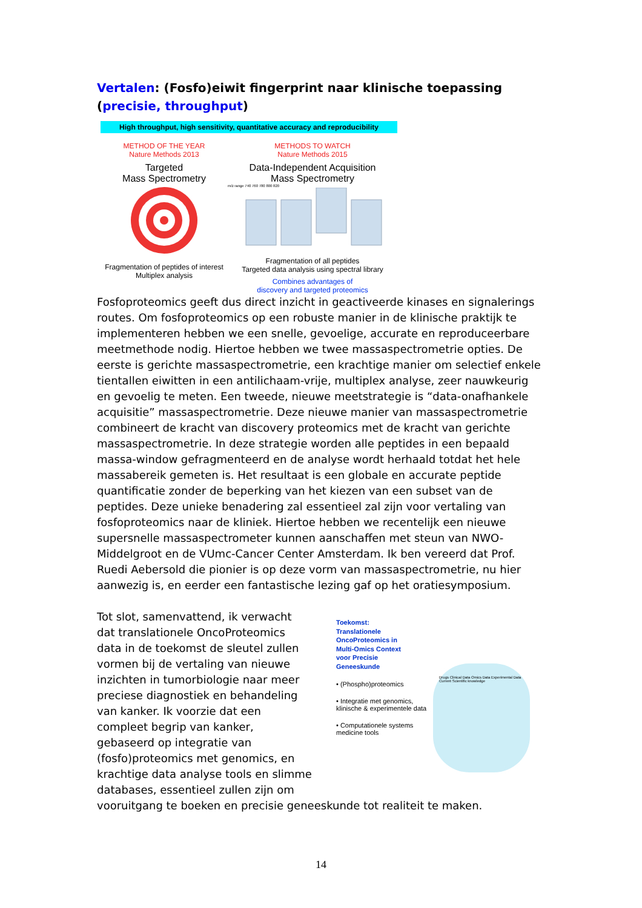Vertalen: (Fosfo)eiwit fingerprint naar klinische toepassing (precisie, throughput)
High throughput, high sensitivity, quantitative accuracy and reproducibility
METHOD OF THE YEAR
Nature Methods 2013
Targeted
Mass Spectrometry
Fragmentation of peptides of interest
Multiplex analysis
METHODS TO WATCH
Nature Methods 2015
Data-Independent Acquisition
Mass Spectrometry
m/z range 740 760 780 800 820
Fragmentation of all peptides
Targeted data analysis using spectral library
Combines advantages of
discovery and targeted proteomics
Fosfoproteomics geeft dus direct inzicht in geactiveerde kinases en signalerings routes. Om fosfoproteomics op een robuste manier in de klinische praktijk te implementeren hebben we een snelle, gevoelige, accurate en reproduceerbare meetmethode nodig. Hiertoe hebben we twee massaspectrometrie opties. De eerste is gerichte massaspectrometrie, een krachtige manier om selectief enkele tientallen eiwitten in een antilichaam-vrije, multiplex analyse, zeer nauwkeurig en gevoelig te meten. Een tweede, nieuwe meetstrategie is “data-onafhankele acquisitie” massaspectrometrie. Deze nieuwe manier van massaspectrometrie combineert de kracht van discovery proteomics met de kracht van gerichte massaspectrometrie. In deze strategie worden alle peptides in een bepaald massa-window gefragmenteerd en de analyse wordt herhaald totdat het hele massabereik gemeten is. Het resultaat is een globale en accurate peptide quantificatie zonder de beperking van het kiezen van een subset van de peptides. Deze unieke benadering zal essentieel zal zijn voor vertaling van fosfoproteomics naar de kliniek. Hiertoe hebben we recentelijk een nieuwe supersnelle massaspectrometer kunnen aanschaffen met steun van NWO-Middelgroot en de VUmc-Cancer Center Amsterdam. Ik ben vereerd dat Prof. Ruedi Aebersold die pionier is op deze vorm van massaspectrometrie, nu hier aanwezig is, en eerder een fantastische lezing gaf op het oratiesymposium.
Tot slot, samenvattend, ik verwacht dat translationele OncoProteomics data in de toekomst de sleutel zullen vormen bij de vertaling van nieuwe inzichten in tumorbiologie naar meer preciese diagnostiek en behandeling van kanker. Ik voorzie dat een compleet begrip van kanker, gebaseerd op integratie van (fosfo)proteomics met genomics, en krachtige data analyse tools en slimme databases, essentieel zullen zijn om
Toekomst:
Translationele
OncoProteomics in
Multi-Omics Context
voor Precisie
Geneeskunde
• (Phospho)proteomics
• Integratie met genomics, klinische & experimentele data
• Computationele systems medicine tools
Drugs Clinical Data Omics Data Experimental Data Current Scientific knowledge
vooruitgang te boeken en precisie geneeskunde tot realiteit te maken.
14